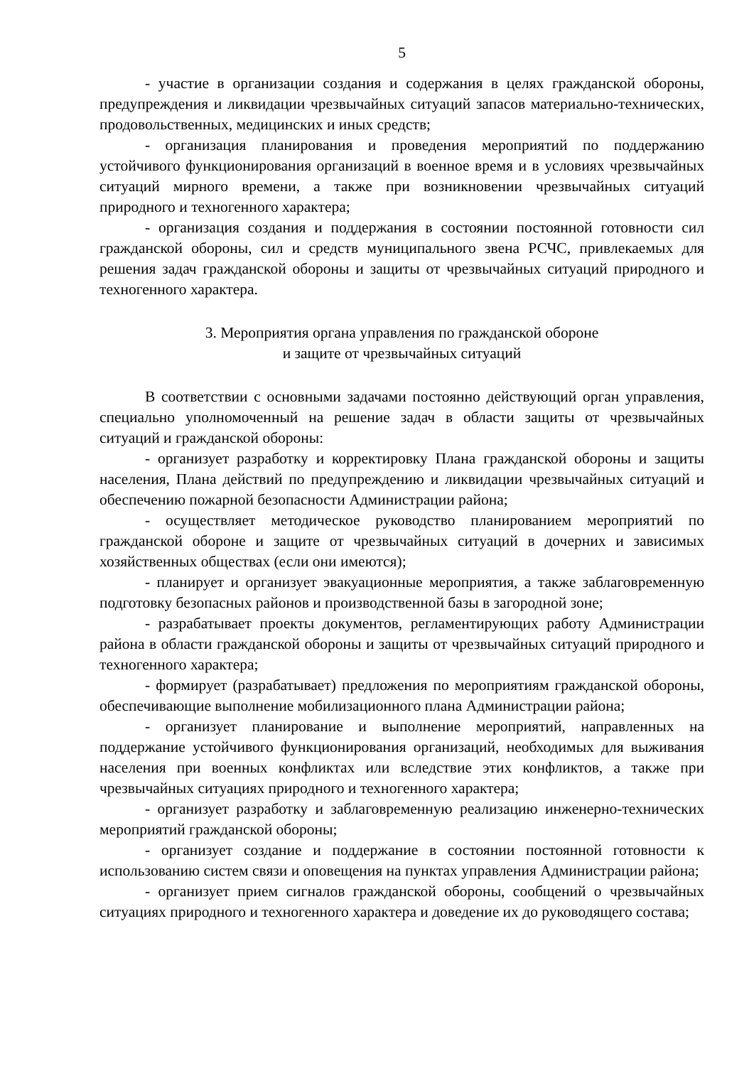5
- участие в организации создания и содержания в целях гражданской обороны, предупреждения и ликвидации чрезвычайных ситуаций запасов материально-технических, продовольственных, медицинских и иных средств;
- организация планирования и проведения мероприятий по поддержанию устойчивого функционирования организаций в военное время и в условиях чрезвычайных ситуаций мирного времени, а также при возникновении чрезвычайных ситуаций природного и техногенного характера;
- организация создания и поддержания в состоянии постоянной готовности сил гражданской обороны, сил и средств муниципального звена РСЧС, привлекаемых для решения задач гражданской обороны и защиты от чрезвычайных ситуаций природного и техногенного характера.
3. Мероприятия органа управления по гражданской обороне
и защите от чрезвычайных ситуаций
В соответствии с основными задачами постоянно действующий орган управления, специально уполномоченный на решение задач в области защиты от чрезвычайных ситуаций и гражданской обороны:
- организует разработку и корректировку Плана гражданской обороны и защиты населения, Плана действий по предупреждению и ликвидации чрезвычайных ситуаций и обеспечению пожарной безопасности Администрации района;
- осуществляет методическое руководство планированием мероприятий по гражданской обороне и защите от чрезвычайных ситуаций в дочерних и зависимых хозяйственных обществах (если они имеются);
- планирует и организует эвакуационные мероприятия, а также заблаговременную подготовку безопасных районов и производственной базы в загородной зоне;
- разрабатывает проекты документов, регламентирующих работу Администрации района в области гражданской обороны и защиты от чрезвычайных ситуаций природного и техногенного характера;
- формирует (разрабатывает) предложения по мероприятиям гражданской обороны, обеспечивающие выполнение мобилизационного плана Администрации района;
- организует планирование и выполнение мероприятий, направленных на поддержание устойчивого функционирования организаций, необходимых для выживания населения при военных конфликтах или вследствие этих конфликтов, а также при чрезвычайных ситуациях природного и техногенного характера;
- организует разработку и заблаговременную реализацию инженерно-технических мероприятий гражданской обороны;
- организует создание и поддержание в состоянии постоянной готовности к использованию систем связи и оповещения на пунктах управления Администрации района;
- организует прием сигналов гражданской обороны, сообщений о чрезвычайных ситуациях природного и техногенного характера и доведение их до руководящего состава;